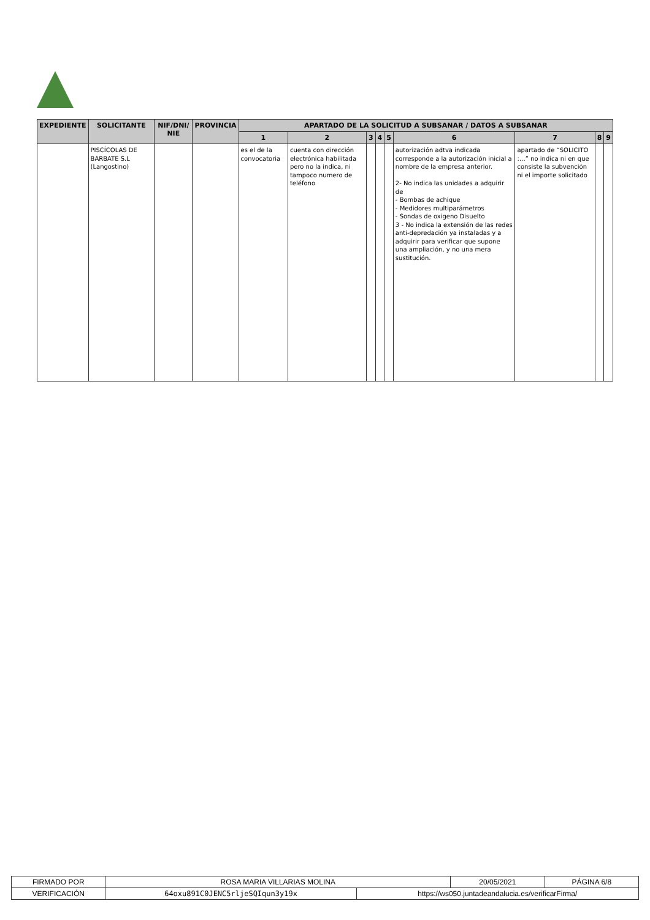| EXPEDIENTE | SOLICITANTE | NIF/DNI/ NIE | PROVINCIA | APARTADO DE LA SOLICITUD A SUBSANAR / DATOS A SUBSANAR | | | | | | | | |
| --- | --- | --- | --- | --- | --- | --- | --- | --- | --- | --- | --- | --- |
| | | | | 1 | 2 | 3 | 4 | 5 | 6 | 7 | 8 | 9 |
| | PISCÍCOLAS DE BARBATE S.L (Langostino) | | | es el de la convocatoria | cuenta con dirección electrónica habilitada pero no la indica, ni tampoco numero de teléfono | | | | autorización adtva indicada corresponde a la autorización inicial a nombre de la empresa anterior. 2- No indica las unidades a adquirir de - Bombas de achique - Medidores multiparámetros - Sondas de oxigeno Disuelto 3 - No indica la extensión de las redes anti-depredación ya instaladas y a adquirir para verificar que supone una ampliación, y no una mera sustitución. | apartado de “SOLICITO :…” no indica ni en que consiste la subvención ni el importe solicitado | | |
| FIRMADO POR | ROSA MARIA VILLARIAS MOLINA | | 20/05/2021 | PÁGINA 6/8 |
| VERIFICACIÓN | 64oxu891C0JENC5rljeSQIqun3y19x | https://ws050.juntadeandalucia.es/verificarFirma/ | | |